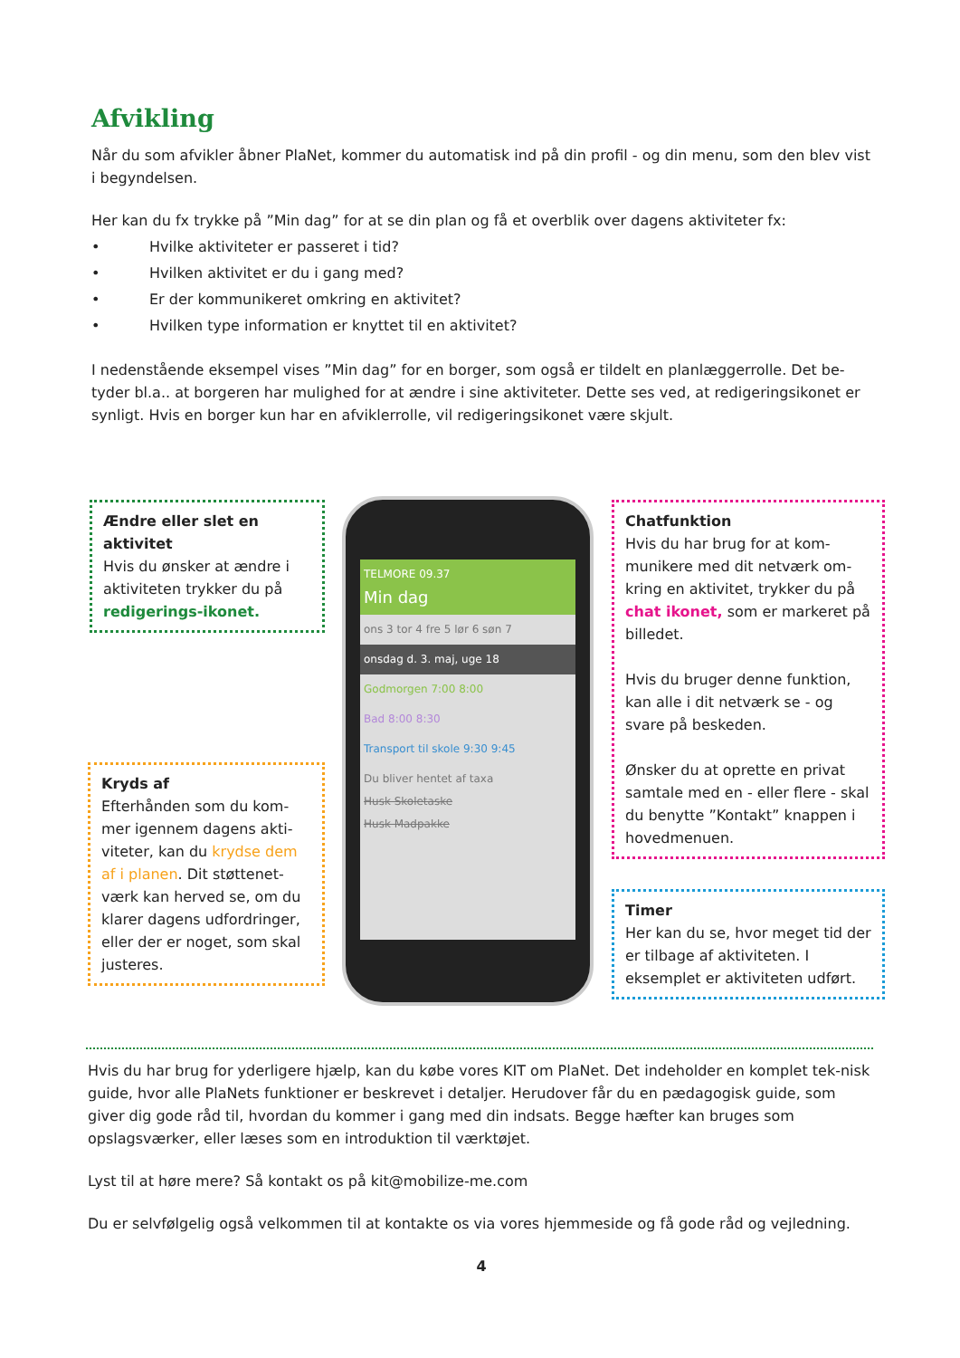Afvikling
Når du som afvikler åbner PlaNet, kommer du automatisk ind på din profil - og din menu, som den blev vist i begyndelsen.
Her kan du fx trykke på ”Min dag” for at se din plan og få et overblik over dagens aktiviteter fx:
• Hvilke aktiviteter er passeret i tid?
• Hvilken aktivitet er du i gang med?
• Er der kommunikeret omkring en aktivitet?
• Hvilken type information er knyttet til en aktivitet?
I nedenstående eksempel vises ”Min dag” for en borger, som også er tildelt en planlæggerrolle. Det be-tyder bl.a.. at borgeren har mulighed for at ændre i sine aktiviteter. Dette ses ved, at redigeringsikonet er synligt. Hvis en borger kun har en afviklerrolle, vil redigeringsikonet være skjult.
Ændre eller slet en aktivitet
Hvis du ønsker at ændre i aktiviteten trykker du på redigerings-ikonet.
Kryds af
Efterhånden som du kom-mer igennem dagens akti-viteter, kan du krydse dem af i planen. Dit støttenet-værk kan herved se, om du klarer dagens udfordringer, eller der er noget, som skal justeres.
TELMORE 09.37
Min dag
ons 3 tor 4 fre 5 lør 6 søn 7
onsdag d. 3. maj, uge 18
Godmorgen 7:00 8:00
Bad 8:00 8:30
Transport til skole 9:30 9:45
Du bliver hentet af taxa
Husk Skoletaske
Husk Madpakke
Chatfunktion
Hvis du har brug for at kom-munikere med dit netværk om-kring en aktivitet, trykker du på chat ikonet, som er markeret på billedet.
Hvis du bruger denne funktion, kan alle i dit netværk se - og svare på beskeden.
Ønsker du at oprette en privat samtale med en - eller flere - skal du benytte ”Kontakt” knappen i hovedmenuen.
Timer
Her kan du se, hvor meget tid der er tilbage af aktiviteten. I eksemplet er aktiviteten udført.
Hvis du har brug for yderligere hjælp, kan du købe vores KIT om PlaNet. Det indeholder en komplet tek-nisk guide, hvor alle PlaNets funktioner er beskrevet i detaljer. Herudover får du en pædagogisk guide, som giver dig gode råd til, hvordan du kommer i gang med din indsats. Begge hæfter kan bruges som opslagsværker, eller læses som en introduktion til værktøjet.
Lyst til at høre mere? Så kontakt os på kit@mobilize-me.com
Du er selvfølgelig også velkommen til at kontakte os via vores hjemmeside og få gode råd og vejledning.
4